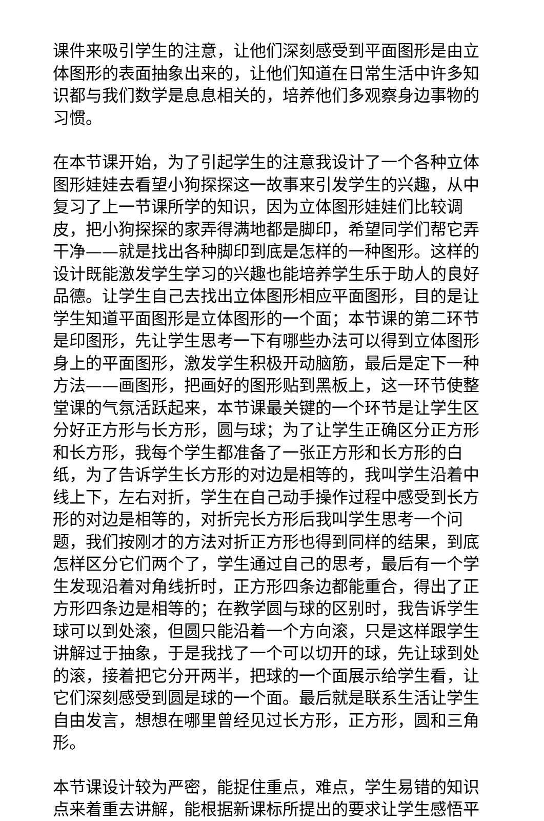课件来吸引学生的注意，让他们深刻感受到平面图形是由立体图形的表面抽象出来的，让他们知道在日常生活中许多知识都与我们数学是息息相关的，培养他们多观察身边事物的习惯。
在本节课开始，为了引起学生的注意我设计了一个各种立体图形娃娃去看望小狗探探这一故事来引发学生的兴趣，从中复习了上一节课所学的知识，因为立体图形娃娃们比较调皮，把小狗探探的家弄得满地都是脚印，希望同学们帮它弄干净——就是找出各种脚印到底是怎样的一种图形。这样的设计既能激发学生学习的兴趣也能培养学生乐于助人的良好品德。让学生自己去找出立体图形相应平面图形，目的是让学生知道平面图形是立体图形的一个面；本节课的第二环节是印图形，先让学生思考一下有哪些办法可以得到立体图形身上的平面图形，激发学生积极开动脑筋，最后是定下一种方法——画图形，把画好的图形贴到黑板上，这一环节使整堂课的气氛活跃起来，本节课最关键的一个环节是让学生区分好正方形与长方形，圆与球；为了让学生正确区分正方形和长方形，我每个学生都准备了一张正方形和长方形的白纸，为了告诉学生长方形的对边是相等的，我叫学生沿着中线上下，左右对折，学生在自己动手操作过程中感受到长方形的对边是相等的，对折完长方形后我叫学生思考一个问题，我们按刚才的方法对折正方形也得到同样的结果，到底怎样区分它们两个了，学生通过自己的思考，最后有一个学生发现沿着对角线折时，正方形四条边都能重合，得出了正方形四条边是相等的；在教学圆与球的区别时，我告诉学生球可以到处滚，但圆只能沿着一个方向滚，只是这样跟学生讲解过于抽象，于是我找了一个可以切开的球，先让球到处的滚，接着把它分开两半，把球的一个面展示给学生看，让它们深刻感受到圆是球的一个面。最后就是联系生活让学生自由发言，想想在哪里曾经见过长方形，正方形，圆和三角形。
本节课设计较为严密，能捉住重点，难点，学生易错的知识点来着重去讲解，能根据新课标所提出的要求让学生感悟平